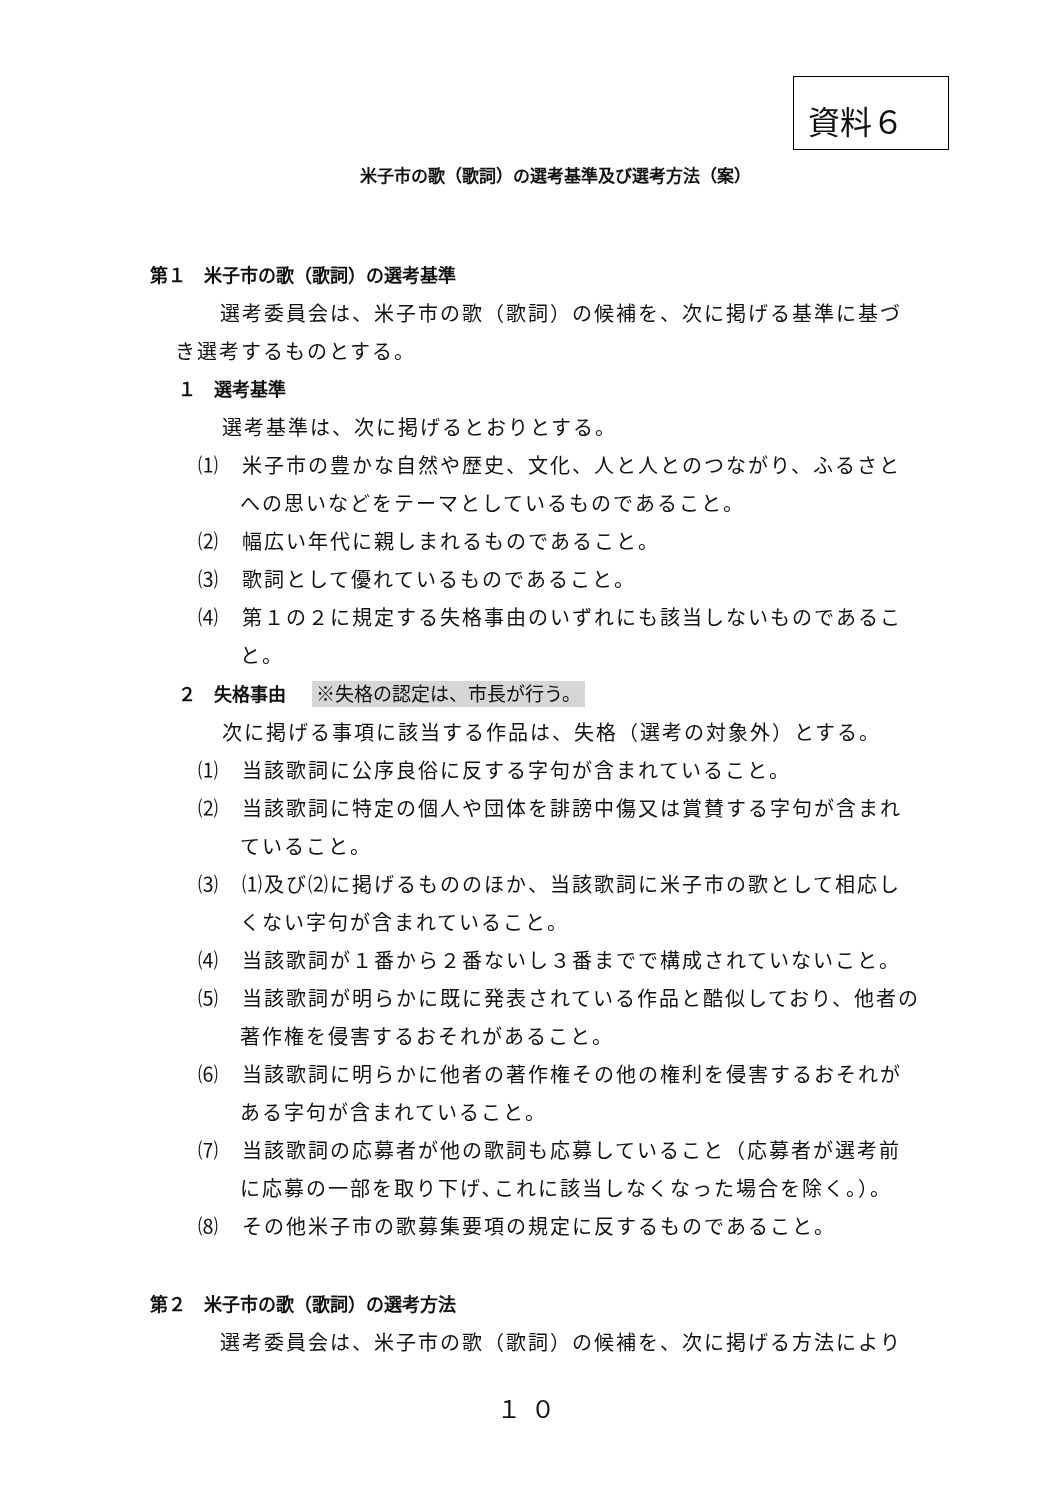資料６
米子市の歌（歌詞）の選考基準及び選考方法（案）
第１　米子市の歌（歌詞）の選考基準
選考委員会は、米子市の歌（歌詞）の候補を、次に掲げる基準に基づき選考するものとする。
１　選考基準
選考基準は、次に掲げるとおりとする。
⑴　米子市の豊かな自然や歴史、文化、人と人とのつながり、ふるさとへの思いなどをテーマとしているものであること。
⑵　幅広い年代に親しまれるものであること。
⑶　歌詞として優れているものであること。
⑷　第１の２に規定する失格事由のいずれにも該当しないものであること。
２　失格事由 ※失格の認定は、市長が行う。
次に掲げる事項に該当する作品は、失格（選考の対象外）とする。
⑴　当該歌詞に公序良俗に反する字句が含まれていること。
⑵　当該歌詞に特定の個人や団体を誹謗中傷又は賞賛する字句が含まれていること。
⑶　⑴及び⑵に掲げるもののほか、当該歌詞に米子市の歌として相応しくない字句が含まれていること。
⑷　当該歌詞が１番から２番ないし３番までで構成されていないこと。
⑸　当該歌詞が明らかに既に発表されている作品と酷似しており、他者の著作権を侵害するおそれがあること。
⑹　当該歌詞に明らかに他者の著作権その他の権利を侵害するおそれがある字句が含まれていること。
⑺　当該歌詞の応募者が他の歌詞も応募していること（応募者が選考前に応募の一部を取り下げ､これに該当しなくなった場合を除く。）。
⑻　その他米子市の歌募集要項の規定に反するものであること。
第２　米子市の歌（歌詞）の選考方法
選考委員会は、米子市の歌（歌詞）の候補を、次に掲げる方法により
１０